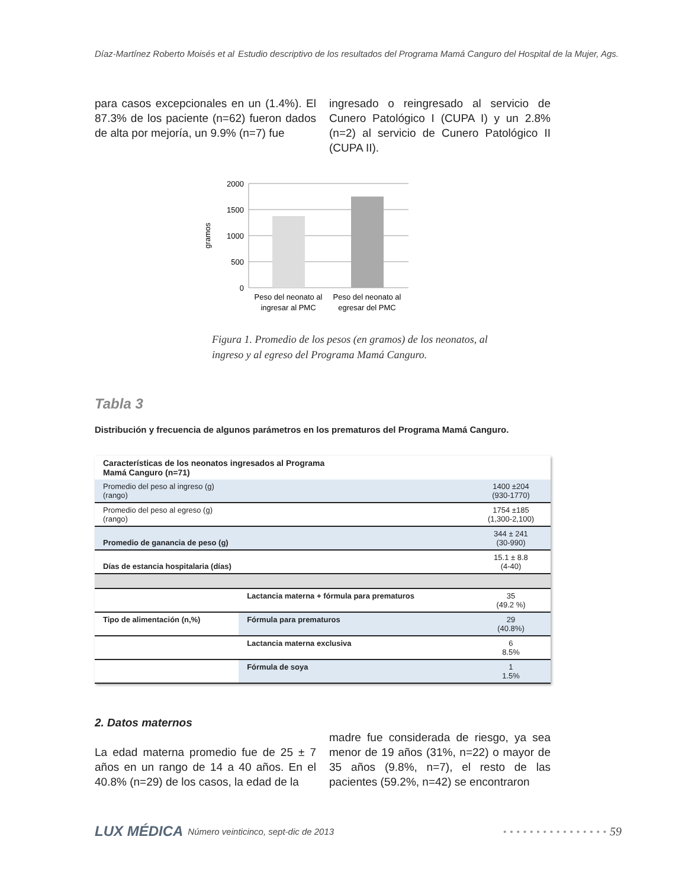Díaz-Martínez Roberto Moisés et al Estudio descriptivo de los resultados del Programa Mamá Canguro del Hospital de la Mujer, Ags.
para casos excepcionales en un (1.4%). El 87.3% de los paciente (n=62) fueron dados de alta por mejoría, un 9.9% (n=7) fue
ingresado o reingresado al servicio de Cunero Patológico I (CUPA I) y un 2.8% (n=2) al servicio de Cunero Patológico II (CUPA II).
2000
1500
1000
500
0
gramos
Peso del neonato al
ingresar al PMC
Peso del neonato al
egresar del PMC
Figura 1. Promedio de los pesos (en gramos) de los neonatos, al
ingreso y al egreso del Programa Mamá Canguro.
Tabla 3
Distribución y frecuencia de algunos parámetros en los prematuros del Programa Mamá Canguro.
| Características de los neonatos ingresados al Programa Mamá Canguro (n=71) | | |
| Promedio del peso al ingreso (g) (rango) | | 1400 ±204 (930-1770) |
| Promedio del peso al egreso (g) (rango) | | 1754 ±185 (1,300-2,100) |
| Promedio de ganancia de peso (g) | | 344 ± 241 (30-990) |
| Días de estancia hospitalaria (días) | | 15.1 ± 8.8 (4-40) |
| | Lactancia materna + fórmula para prematuros | 35 (49.2 %) |
| Tipo de alimentación (n,%) | Fórmula para prematuros | 29 (40.8%) |
| | Lactancia materna exclusiva | 6 8.5% |
| | Fórmula de soya | 1 1.5% |
2. Datos maternos
La edad materna promedio fue de 25 ± 7 años en un rango de 14 a 40 años. En el 40.8% (n=29) de los casos, la edad de la
madre fue considerada de riesgo, ya sea menor de 19 años (31%, n=22) o mayor de 35 años (9.8%, n=7), el resto de las pacientes (59.2%, n=42) se encontraron
LUX MÉDICA Número veinticinco, sept-dic de 2013 •••••••••••••••• 59